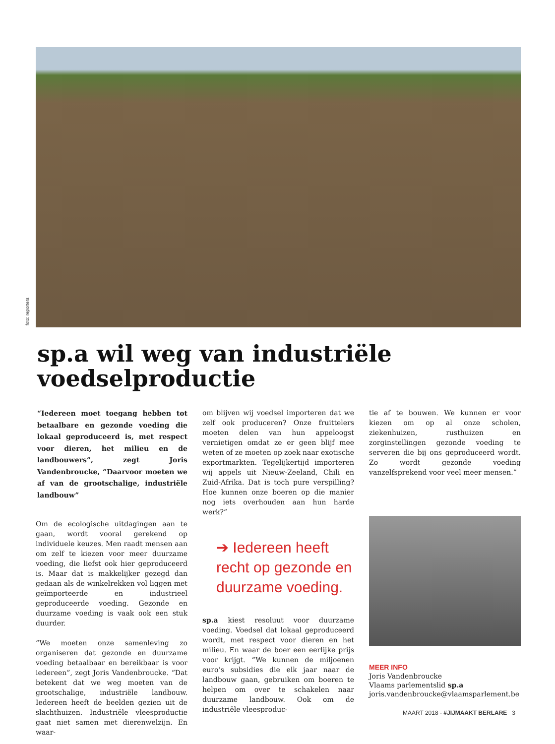foto: reporters
sp.a wil weg van industriële
voedselproductie
“Iedereen moet toegang hebben tot betaalbare en gezonde voeding die lokaal geproduceerd is, met respect voor dieren, het milieu en de landbouwers”, zegt Joris Vandenbroucke, “Daarvoor moeten we af van de grootschalige, industriële landbouw”
Om de ecologische uitdagingen aan te gaan, wordt vooral gerekend op individuele keuzes. Men raadt mensen aan om zelf te kiezen voor meer duurzame voeding, die liefst ook hier geproduceerd is. Maar dat is makkelijker gezegd dan gedaan als de winkelrekken vol liggen met geïmporteerde en industrieel geproduceerde voeding. Gezonde en duurzame voeding is vaak ook een stuk duurder.
“We moeten onze samenleving zo organiseren dat gezonde en duurzame voeding betaalbaar en bereikbaar is voor iedereen”, zegt Joris Vandenbroucke. “Dat betekent dat we weg moeten van de grootschalige, industriële landbouw. Iedereen heeft de beelden gezien uit de slachthuizen. Industriële vleesproductie gaat niet samen met dierenwelzijn. En waar-
om blijven wij voedsel importeren dat we zelf ook produceren? Onze fruittelers moeten delen van hun appeloogst vernietigen omdat ze er geen blijf mee weten of ze moeten op zoek naar exotische exportmarkten. Tegelijkertijd importeren wij appels uit Nieuw-Zeeland, Chili en Zuid-Afrika. Dat is toch pure verspilling? Hoe kunnen onze boeren op die manier nog iets overhouden aan hun harde werk?”
➔ Iedereen heeft recht op gezonde en duurzame voeding.
sp.a kiest resoluut voor duurzame voeding. Voedsel dat lokaal geproduceerd wordt, met respect voor dieren en het milieu. En waar de boer een eerlijke prijs voor krijgt. “We kunnen de miljoenen euro’s subsidies die elk jaar naar de landbouw gaan, gebruiken om boeren te helpen om over te schakelen naar duurzame landbouw. Ook om de industriële vleesproduc-
tie af te bouwen. We kunnen er voor kiezen om op al onze scholen, ziekenhuizen, rusthuizen en zorginstellingen gezonde voeding te serveren die bij ons geproduceerd wordt. Zo wordt gezonde voeding vanzelfsprekend voor veel meer mensen.”
MEER INFO
Joris Vandenbroucke
Vlaams parlementslid sp.a
joris.vandenbroucke@vlaamsparlement.be
MAART 2018 - #JIJMAAKT BERLARE 3